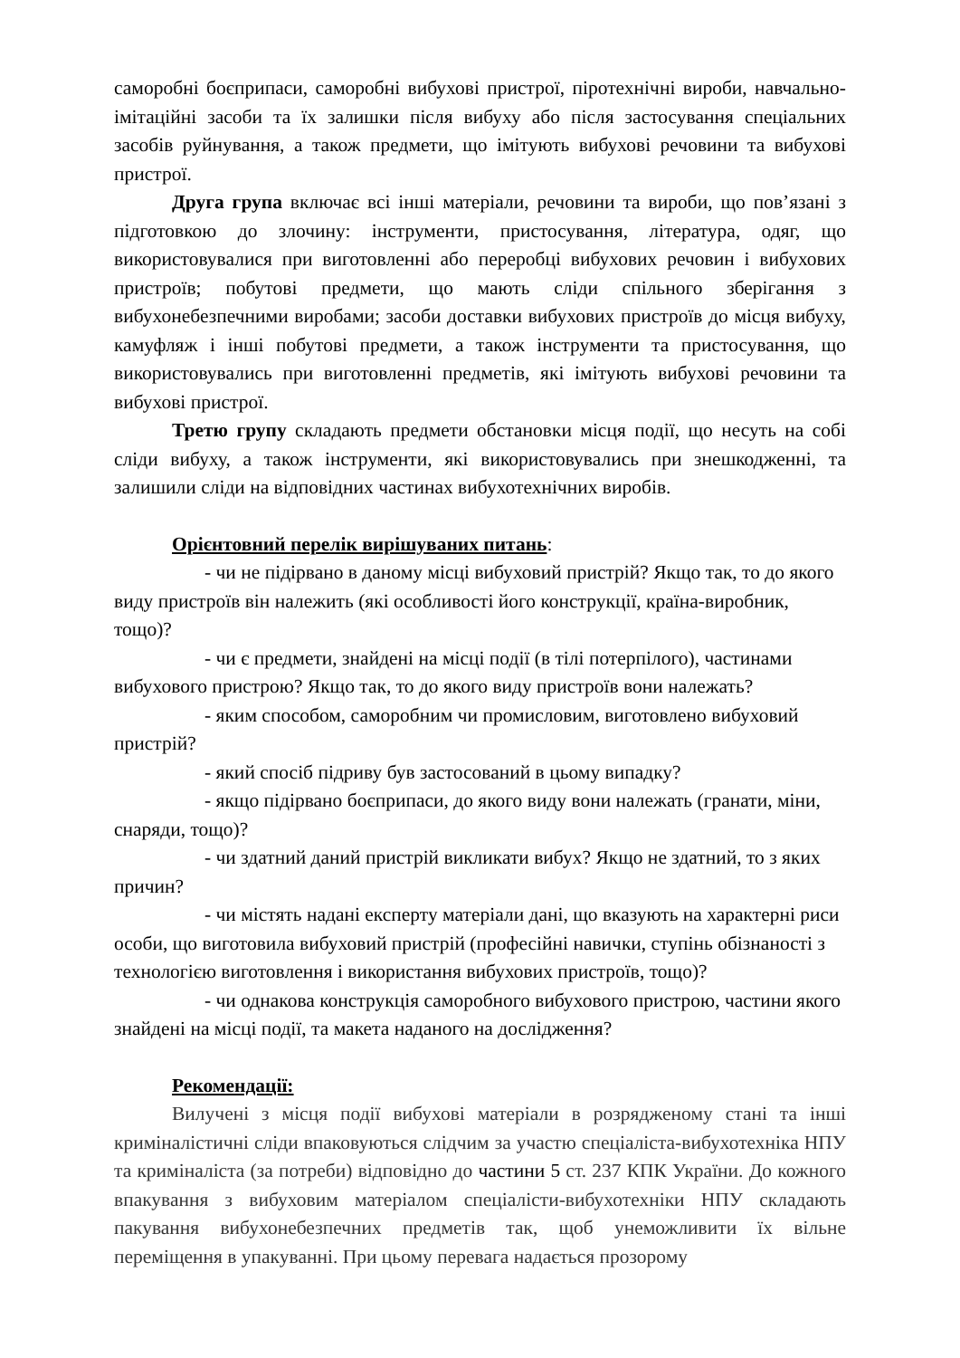саморобні боєприпаси, саморобні вибухові пристрої, піротехнічні вироби, навчально-імітаційні засоби та їх залишки після вибуху або після застосування спеціальних засобів руйнування, а також предмети, що імітують вибухові речовини та вибухові пристрої.
Друга група включає всі інші матеріали, речовини та вироби, що пов’язані з підготовкою до злочину: інструменти, пристосування, література, одяг, що використовувалися при виготовленні або переробці вибухових речовин і вибухових пристроїв; побутові предмети, що мають сліди спільного зберігання з вибухонебезпечними виробами; засоби доставки вибухових пристроїв до місця вибуху, камуфляж і інші побутові предмети, а також інструменти та пристосування, що використовувались при виготовленні предметів, які імітують вибухові речовини та вибухові пристрої.
Третю групу складають предмети обстановки місця події, що несуть на собі сліди вибуху, а також інструменти, які використовувались при знешкодженні, та залишили сліди на відповідних частинах вибухотехнічних виробів.
Орієнтовний перелік вирішуваних питань:
- чи не підірвано в даному місці вибуховий пристрій? Якщо так, то до якого виду пристроїв він належить (які особливості його конструкції, країна-виробник, тощо)?
- чи є предмети, знайдені на місці події (в тілі потерпілого), частинами вибухового пристрою? Якщо так, то до якого виду пристроїв вони належать?
- яким способом, саморобним чи промисловим, виготовлено вибуховий пристрій?
- який спосіб підриву був застосований в цьому випадку?
- якщо підірвано боєприпаси, до якого виду вони належать (гранати, міни, снаряди, тощо)?
- чи здатний даний пристрій викликати вибух? Якщо не здатний, то з яких причин?
- чи містять надані експерту матеріали дані, що вказують на характерні риси особи, що виготовила вибуховий пристрій (професійні навички, ступінь обізнаності з технологією виготовлення і використання вибухових пристроїв, тощо)?
- чи однакова конструкція саморобного вибухового пристрою, частини якого знайдені на місці події, та макета наданого на дослідження?
Рекомендації:
Вилучені з місця події вибухові матеріали в розрядженому стані та інші криміналістичні сліди впаковуються слідчим за участю спеціаліста-вибухотехніка НПУ та криміналіста (за потреби) відповідно до частини 5 ст. 237 КПК України. До кожного впакування з вибуховим матеріалом спеціалісти-вибухотехніки НПУ складають пакування вибухонебезпечних предметів так, щоб унеможливити їх вільне переміщення в упакуванні. При цьому перевага надається прозорому